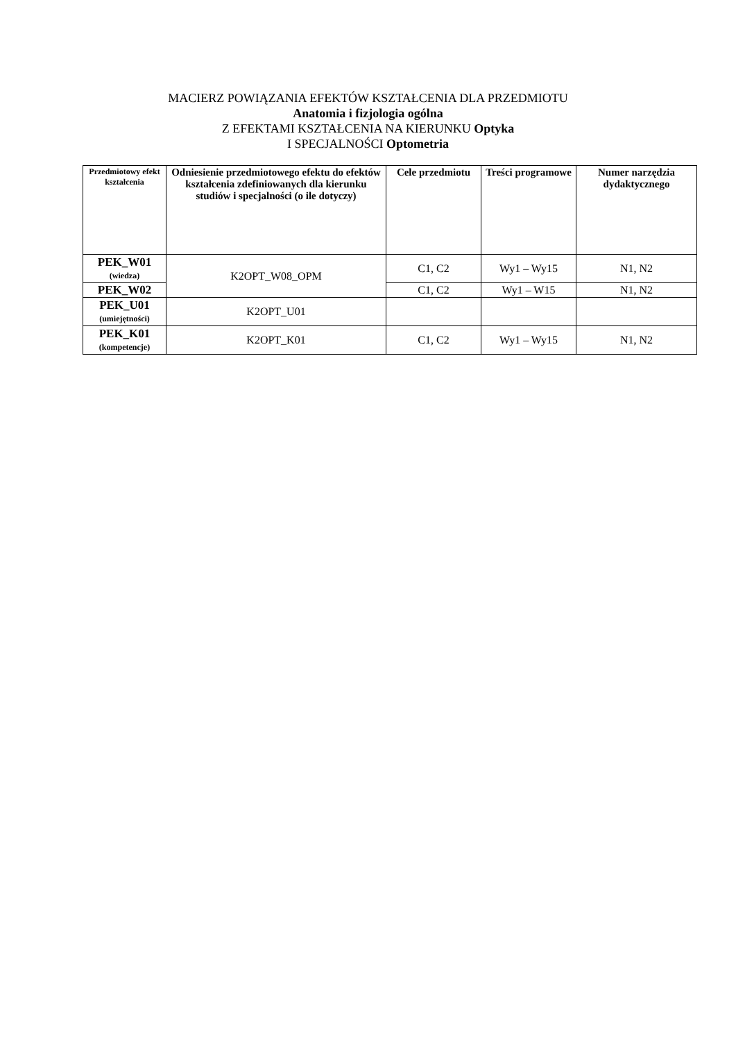MACIERZ POWIĄZANIA EFEKTÓW KSZTAŁCENIA DLA PRZEDMIOTU
Anatomia i fizjologia ogólna
Z EFEKTAMI KSZTAŁCENIA NA KIERUNKU Optyka
I SPECJALNOŚCI Optometria
| Przedmiotowy efekt kształcenia | Odniesienie przedmiotowego efektu do efektów kształcenia zdefiniowanych dla kierunku studiów i specjalności (o ile dotyczy) | Cele przedmiotu | Treści programowe | Numer narzędzia dydaktycznego |
| --- | --- | --- | --- | --- |
| PEK_W01 (wiedza) | K2OPT_W08_OPM | C1, C2 | Wy1 – Wy15 | N1, N2 |
| PEK_W02 | | C1, C2 | Wy1 – W15 | N1, N2 |
| PEK_U01 (umiejętności) | K2OPT_U01 | | | |
| PEK_K01 (kompetencje) | K2OPT_K01 | C1, C2 | Wy1 – Wy15 | N1, N2 |